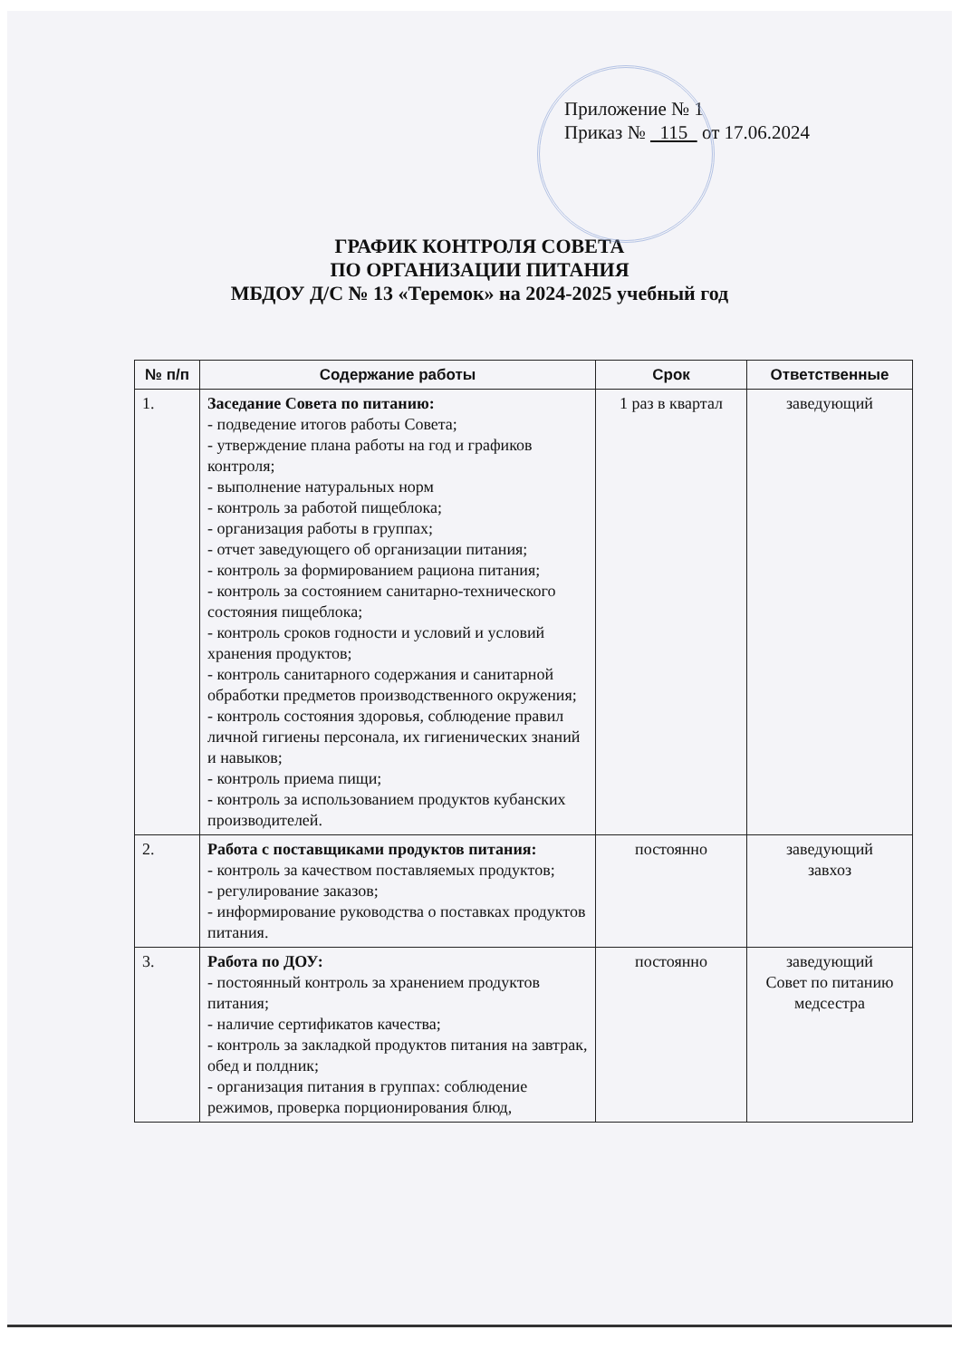Приложение № 1
Приказ № 115 от 17.06.2024
ГРАФИК КОНТРОЛЯ СОВЕТА
ПО ОРГАНИЗАЦИИ ПИТАНИЯ
МБДОУ Д/С № 13 «Теремок» на 2024-2025 учебный год
| № п/п | Содержание работы | Срок | Ответственные |
| --- | --- | --- | --- |
| 1. | Заседание Совета по питанию: - подведение итогов работы Совета; - утверждение плана работы на год и графиков контроля; - выполнение натуральных норм - контроль за работой пищеблока; - организация работы в группах; - отчет заведующего об организации питания; - контроль за формированием рациона питания; - контроль за состоянием санитарно-технического состояния пищеблока; - контроль сроков годности и условий и условий хранения продуктов; - контроль санитарного содержания и санитарной обработки предметов производственного окружения; - контроль состояния здоровья, соблюдение правил личной гигиены персонала, их гигиенических знаний и навыков; - контроль приема пищи; - контроль за использованием продуктов кубанских производителей. | 1 раз в квартал | заведующий |
| 2. | Работа с поставщиками продуктов питания: - контроль за качеством поставляемых продуктов; - регулирование заказов; - информирование руководства о поставках продуктов питания. | постоянно | заведующий завхоз |
| 3. | Работа по ДОУ: - постоянный контроль за хранением продуктов питания; - наличие сертификатов качества; - контроль за закладкой продуктов питания на завтрак, обед и полдник; - организация питания в группах: соблюдение режимов, проверка порционирования блюд, | постоянно | заведующий Совет по питанию медсестра |